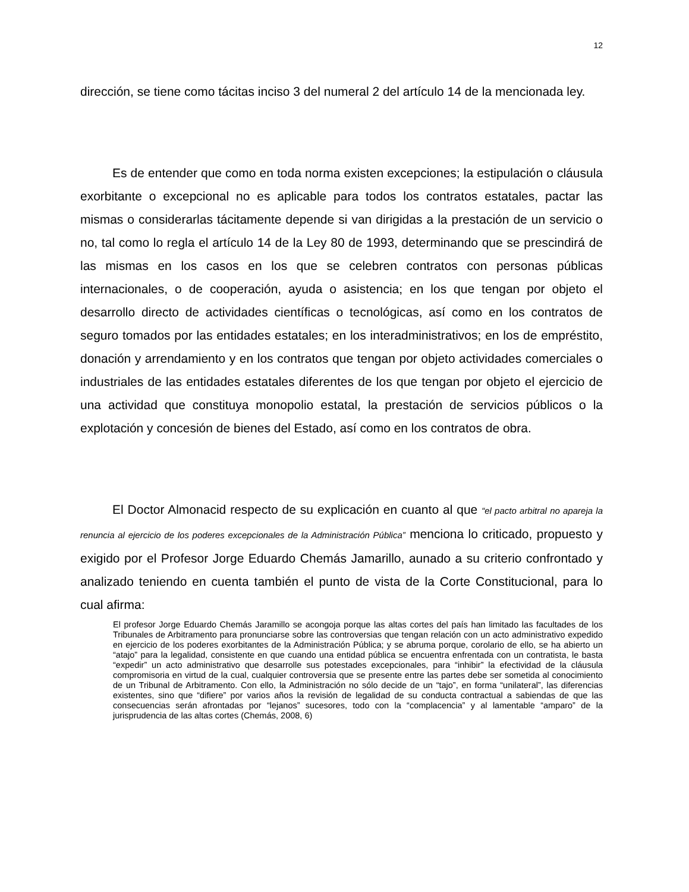12
dirección, se tiene como tácitas inciso 3 del numeral 2 del artículo 14 de la mencionada ley.
Es de entender que como en toda norma existen excepciones; la estipulación o cláusula exorbitante o excepcional no es aplicable para todos los contratos estatales, pactar las mismas o considerarlas tácitamente depende si van dirigidas a la prestación de un servicio o no, tal como lo regla el artículo 14 de la Ley 80 de 1993, determinando que se prescindirá de las mismas en los casos en los que se celebren contratos con personas públicas internacionales, o de cooperación, ayuda o asistencia; en los que tengan por objeto el desarrollo directo de actividades científicas o tecnológicas, así como en los contratos de seguro tomados por las entidades estatales; en los interadministrativos; en los de empréstito, donación y arrendamiento y en los contratos que tengan por objeto actividades comerciales o industriales de las entidades estatales diferentes de los que tengan por objeto el ejercicio de una actividad que constituya monopolio estatal, la prestación de servicios públicos o la explotación y concesión de bienes del Estado, así como en los contratos de obra.
El Doctor Almonacid respecto de su explicación en cuanto al que “el pacto arbitral no apareja la renuncia al ejercicio de los poderes excepcionales de la Administración Pública” menciona lo criticado, propuesto y exigido por el Profesor Jorge Eduardo Chemás Jamarillo, aunado a su criterio confrontado y analizado teniendo en cuenta también el punto de vista de la Corte Constitucional, para lo cual afirma:
El profesor Jorge Eduardo Chemás Jaramillo se acongoja porque las altas cortes del país han limitado las facultades de los Tribunales de Arbitramento para pronunciarse sobre las controversias que tengan relación con un acto administrativo expedido en ejercicio de los poderes exorbitantes de la Administración Pública; y se abruma porque, corolario de ello, se ha abierto un “atajo” para la legalidad, consistente en que cuando una entidad pública se encuentra enfrentada con un contratista, le basta “expedir” un acto administrativo que desarrolle sus potestades excepcionales, para “inhibir” la efectividad de la cláusula compromisoria en virtud de la cual, cualquier controversia que se presente entre las partes debe ser sometida al conocimiento de un Tribunal de Arbitramento. Con ello, la Administración no sólo decide de un “tajo”, en forma “unilateral”, las diferencias existentes, sino que “difiere” por varios años la revisión de legalidad de su conducta contractual a sabiendas de que las consecuencias serán afrontadas por “lejanos” sucesores, todo con la “complacencia” y al lamentable “amparo” de la jurisprudencia de las altas cortes (Chemás, 2008, 6)